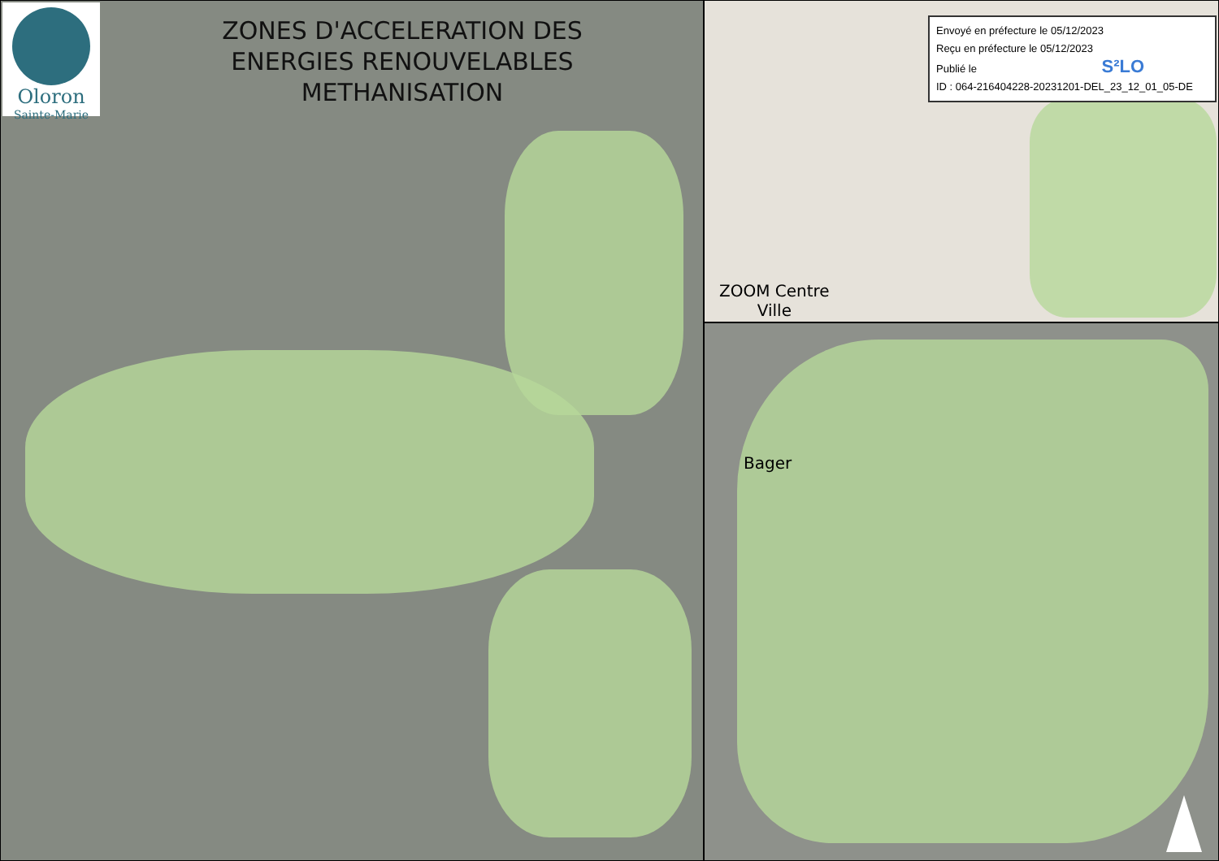Oloron
Sainte-Marie
ZONES D'ACCELERATION DES
ENERGIES RENOUVELABLES
METHANISATION
Envoyé en préfecture le 05/12/2023
Reçu en préfecture le 05/12/2023
Publié le S²LO
ID : 064-216404228-20231201-DEL_23_12_01_05-DE
ZOOM Centre
Ville
Bager